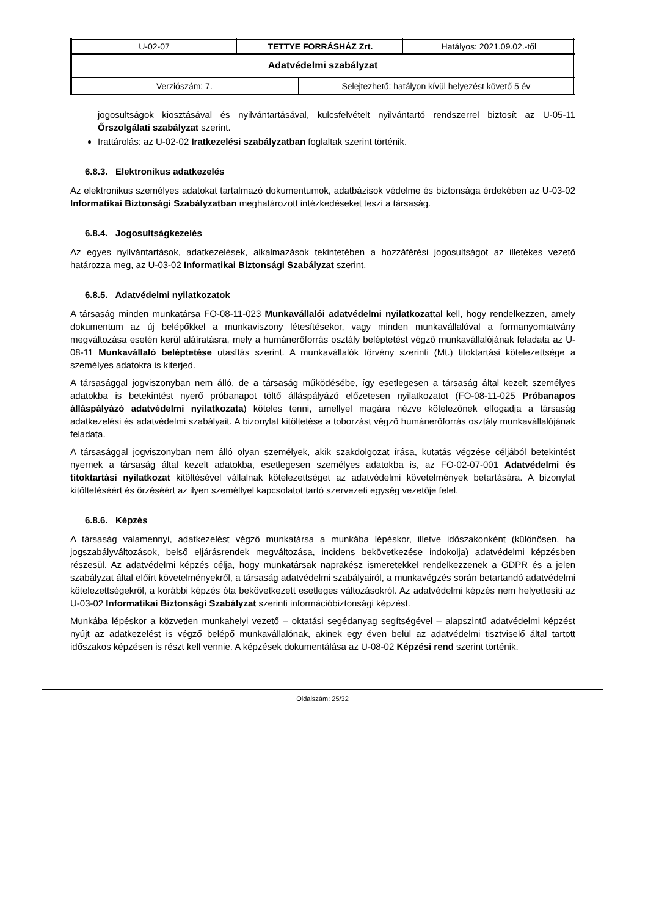| U-02-07 | TETTYE FORRÁSHÁZ Zrt. | Hatályos: 2021.09.02.-től |
| Adatvédelmi szabályzat | | |
| Verziószám: 7. | Selejtezhető: hatályon kívül helyezést követő 5 év |
jogosultságok kiosztásával és nyilvántartásával, kulcsfelvételt nyilvántartó rendszerrel biztosít az U-05-11 Őrszolgálati szabályzat szerint.
Irattárolás: az U-02-02 Iratkezelési szabályzatban foglaltak szerint történik.
6.8.3. Elektronikus adatkezelés
Az elektronikus személyes adatokat tartalmazó dokumentumok, adatbázisok védelme és biztonsága érdekében az U-03-02 Informatikai Biztonsági Szabályzatban meghatározott intézkedéseket teszi a társaság.
6.8.4. Jogosultságkezelés
Az egyes nyilvántartások, adatkezelések, alkalmazások tekintetében a hozzáférési jogosultságot az illetékes vezető határozza meg, az U-03-02 Informatikai Biztonsági Szabályzat szerint.
6.8.5. Adatvédelmi nyilatkozatok
A társaság minden munkatársa FO-08-11-023 Munkavállalói adatvédelmi nyilatkozattal kell, hogy rendelkezzen, amely dokumentum az új belépőkkel a munkaviszony létesítésekor, vagy minden munkavállalóval a formanyomtatvány megváltozása esetén kerül aláíratásra, mely a humánerőforrás osztály beléptetést végző munkavállalójának feladata az U-08-11 Munkavállaló beléptetése utasítás szerint. A munkavállalók törvény szerinti (Mt.) titoktartási kötelezettsége a személyes adatokra is kiterjed.
A társasággal jogviszonyban nem álló, de a társaság működésébe, így esetlegesen a társaság által kezelt személyes adatokba is betekintést nyerő próbanapot töltő álláspályázó előzetesen nyilatkozatot (FO-08-11-025 Próbanapos álláspályázó adatvédelmi nyilatkozata) köteles tenni, amellyel magára nézve kötelezőnek elfogadja a társaság adatkezelési és adatvédelmi szabályait. A bizonylat kitöltetése a toborzást végző humánerőforrás osztály munkavállalójának feladata.
A társasággal jogviszonyban nem álló olyan személyek, akik szakdolgozat írása, kutatás végzése céljából betekintést nyernek a társaság által kezelt adatokba, esetlegesen személyes adatokba is, az FO-02-07-001 Adatvédelmi és titoktartási nyilatkozat kitöltésével vállalnak kötelezettséget az adatvédelmi követelmények betartására. A bizonylat kitöltetéséért és őrzéséért az ilyen személlyel kapcsolatot tartó szervezeti egység vezetője felel.
6.8.6. Képzés
A társaság valamennyi, adatkezelést végző munkatársa a munkába lépéskor, illetve időszakonként (különösen, ha jogszabályváltozások, belső eljárásrendek megváltozása, incidens bekövetkezése indokolja) adatvédelmi képzésben részesül. Az adatvédelmi képzés célja, hogy munkatársak naprakész ismeretekkel rendelkezzenek a GDPR és a jelen szabályzat által előírt követelményekről, a társaság adatvédelmi szabályairól, a munkavégzés során betartandó adatvédelmi kötelezettségekről, a korábbi képzés óta bekövetkezett esetleges változásokról. Az adatvédelmi képzés nem helyettesíti az U-03-02 Informatikai Biztonsági Szabályzat szerinti információbiztonsági képzést.
Munkába lépéskor a közvetlen munkahelyi vezető – oktatási segédanyag segítségével – alapszintű adatvédelmi képzést nyújt az adatkezelést is végző belépő munkavállalónak, akinek egy éven belül az adatvédelmi tisztviselő által tartott időszakos képzésen is részt kell vennie. A képzések dokumentálása az U-08-02 Képzési rend szerint történik.
Oldalszám: 25/32